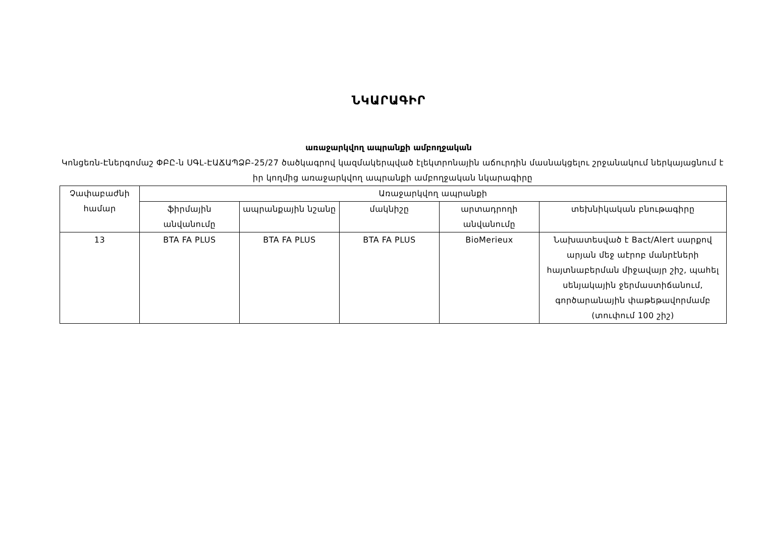ՆԿԱՐԱԳԻՐ
առաջարկվող ապրանքի ամբողջական
Կոնցեռն-Էներգոմաշ ՓԲԸ-ն ՍԳԼ-ԷԱՃԱՊՁԲ-25/27 ծածկագրով կազմակերպված էլեկտրոնային աճուրդին մասնակցելու շրջանակում ներկայացնում է իր կողմից առաջարկվող ապրանքի ամբողջական նկարագիրը
| Չափաբաժնի համար | Առաջարկվող ապրանքի | | | | |
| --- | --- | --- | --- | --- | --- |
| | ֆիրմային անվանումը | ապրանքային նշանը | մակնիշը | արտադրողի անվանումը | տեխնիկական բնութագիրը |
| 13 | BTA FA PLUS | BTA FA PLUS | BTA FA PLUS | BioMerieux | Նախատեսված է Bact/Alert սարքով արյան մեջ աէրոբ մանրէների հայտնաբերման միջավայր շիշ, պահել սենյակային ջերմաստիճանում, գործարանային փաթեթավորմամբ (տուփում 100 շիշ) |